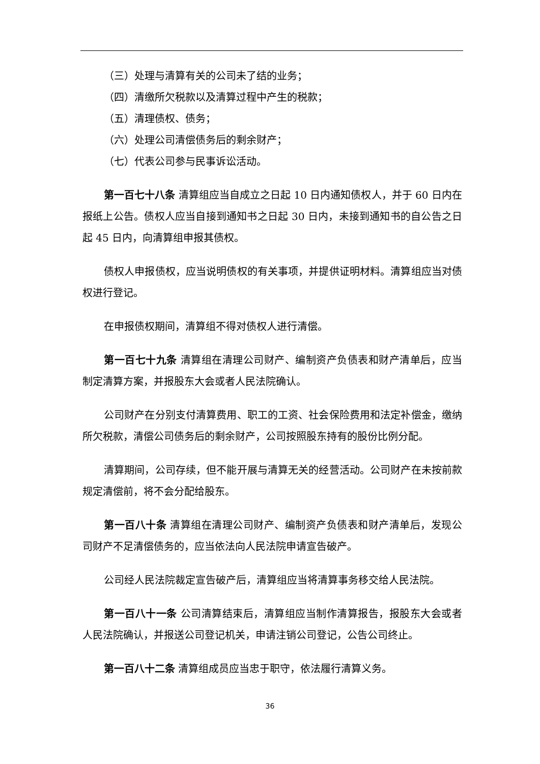（三）处理与清算有关的公司未了结的业务；
（四）清缴所欠税款以及清算过程中产生的税款；
（五）清理债权、债务；
（六）处理公司清偿债务后的剩余财产；
（七）代表公司参与民事诉讼活动。
第一百七十八条 清算组应当自成立之日起 10 日内通知债权人，并于 60 日内在报纸上公告。债权人应当自接到通知书之日起 30 日内，未接到通知书的自公告之日起 45 日内，向清算组申报其债权。
债权人申报债权，应当说明债权的有关事项，并提供证明材料。清算组应当对债权进行登记。
在申报债权期间，清算组不得对债权人进行清偿。
第一百七十九条 清算组在清理公司财产、编制资产负债表和财产清单后，应当制定清算方案，并报股东大会或者人民法院确认。
公司财产在分别支付清算费用、职工的工资、社会保险费用和法定补偿金，缴纳所欠税款，清偿公司债务后的剩余财产，公司按照股东持有的股份比例分配。
清算期间，公司存续，但不能开展与清算无关的经营活动。公司财产在未按前款规定清偿前，将不会分配给股东。
第一百八十条 清算组在清理公司财产、编制资产负债表和财产清单后，发现公司财产不足清偿债务的，应当依法向人民法院申请宣告破产。
公司经人民法院裁定宣告破产后，清算组应当将清算事务移交给人民法院。
第一百八十一条 公司清算结束后，清算组应当制作清算报告，报股东大会或者人民法院确认，并报送公司登记机关，申请注销公司登记，公告公司终止。
第一百八十二条 清算组成员应当忠于职守，依法履行清算义务。
36